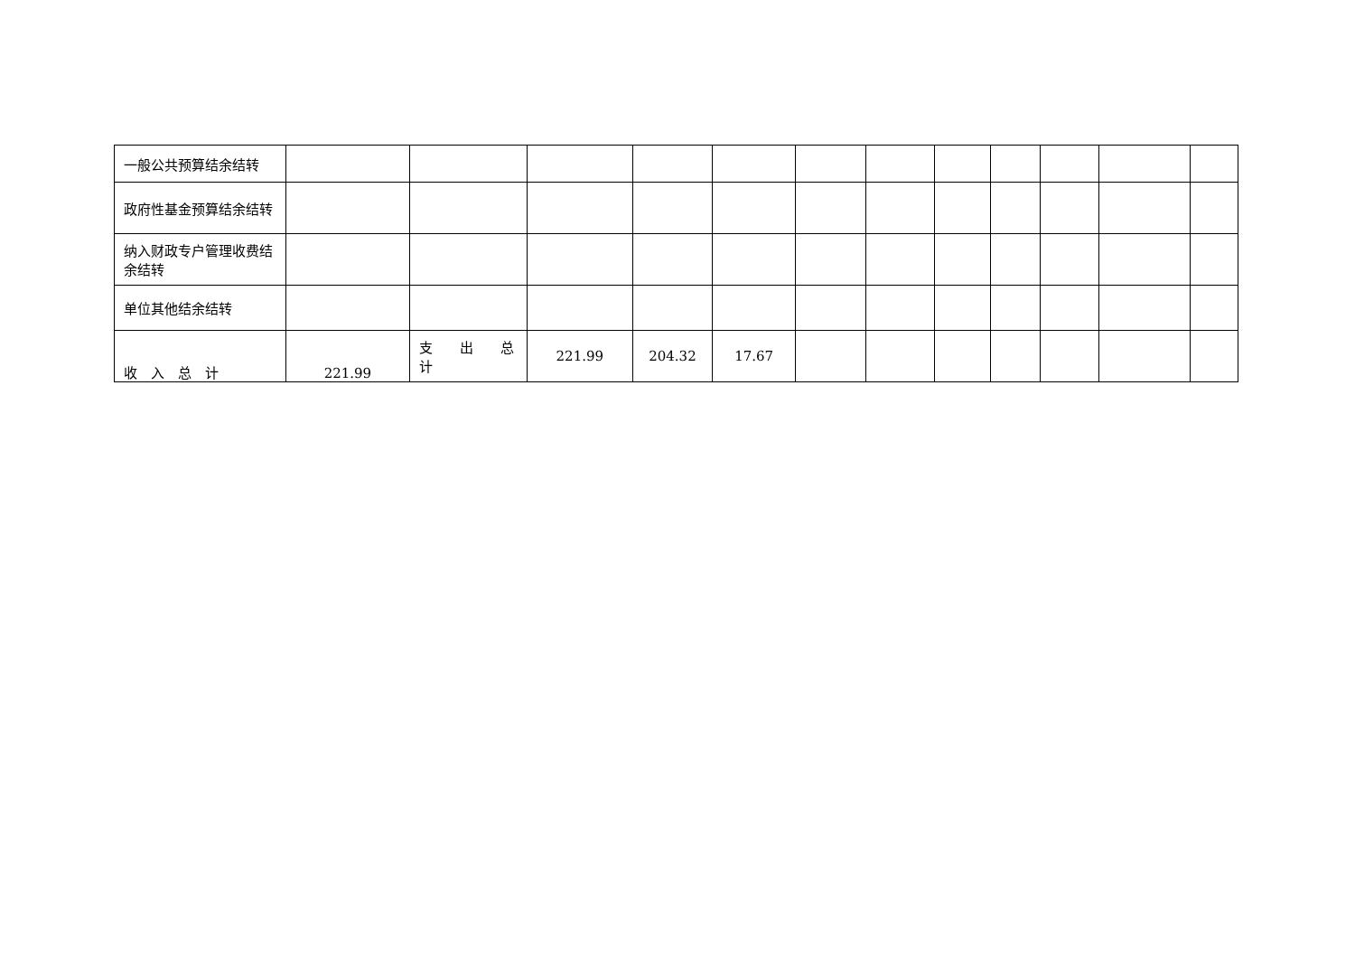| 一般公共预算结余结转 | | | | | | | | | | | | |
| 政府性基金预算结余结转 | | | | | | | | | | | | |
| 纳入财政专户管理收费结余结转 | | | | | | | | | | | | |
| 单位其他结余结转 | | | | | | | | | | | | |
| 收 入 总 计 | 221.99 | 支 出 总计 | 221.99 | 204.32 | 17.67 | | | | | | | |